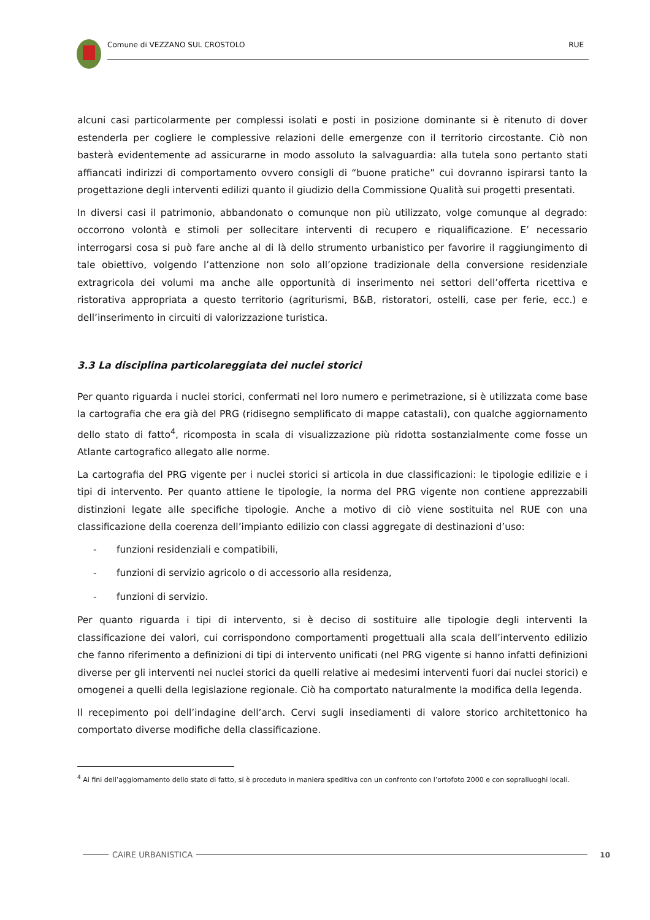Comune di VEZZANO SUL CROSTOLO RUE
alcuni casi particolarmente per complessi isolati e posti in posizione dominante si è ritenuto di dover estenderla per cogliere le complessive relazioni delle emergenze con il territorio circostante. Ciò non basterà evidentemente ad assicurarne in modo assoluto la salvaguardia: alla tutela sono pertanto stati affiancati indirizzi di comportamento ovvero consigli di “buone pratiche” cui dovranno ispirarsi tanto la progettazione degli interventi edilizi quanto il giudizio della Commissione Qualità sui progetti presentati.
In diversi casi il patrimonio, abbandonato o comunque non più utilizzato, volge comunque al degrado: occorrono volontà e stimoli per sollecitare interventi di recupero e riqualificazione. E’ necessario interrogarsi cosa si può fare anche al di là dello strumento urbanistico per favorire il raggiungimento di tale obiettivo, volgendo l’attenzione non solo all’opzione tradizionale della conversione residenziale extragricola dei volumi ma anche alle opportunità di inserimento nei settori dell’offerta ricettiva e ristorativa appropriata a questo territorio (agriturismi, B&B, ristoratori, ostelli, case per ferie, ecc.) e dell’inserimento in circuiti di valorizzazione turistica.
3.3 La disciplina particolareggiata dei nuclei storici
Per quanto riguarda i nuclei storici, confermati nel loro numero e perimetrazione, si è utilizzata come base la cartografia che era già del PRG (ridisegno semplificato di mappe catastali), con qualche aggiornamento dello stato di fatto<sup>4</sup>, ricomposta in scala di visualizzazione più ridotta sostanzialmente come fosse un Atlante cartografico allegato alle norme.
La cartografia del PRG vigente per i nuclei storici si articola in due classificazioni: le tipologie edilizie e i tipi di intervento. Per quanto attiene le tipologie, la norma del PRG vigente non contiene apprezzabili distinzioni legate alle specifiche tipologie. Anche a motivo di ciò viene sostituita nel RUE con una classificazione della coerenza dell’impianto edilizio con classi aggregate di destinazioni d’uso:
- funzioni residenziali e compatibili,
- funzioni di servizio agricolo o di accessorio alla residenza,
- funzioni di servizio.
Per quanto riguarda i tipi di intervento, si è deciso di sostituire alle tipologie degli interventi la classificazione dei valori, cui corrispondono comportamenti progettuali alla scala dell’intervento edilizio che fanno riferimento a definizioni di tipi di intervento unificati (nel PRG vigente si hanno infatti definizioni diverse per gli interventi nei nuclei storici da quelli relative ai medesimi interventi fuori dai nuclei storici) e omogenei a quelli della legislazione regionale. Ciò ha comportato naturalmente la modifica della legenda.
Il recepimento poi dell’indagine dell’arch. Cervi sugli insediamenti di valore storico architettonico ha comportato diverse modifiche della classificazione.
<sup>4</sup> Ai fini dell’aggiornamento dello stato di fatto, si è proceduto in maniera speditiva con un confronto con l’ortofoto 2000 e con sopralluoghi locali.
CAIRE URBANISTICA 10